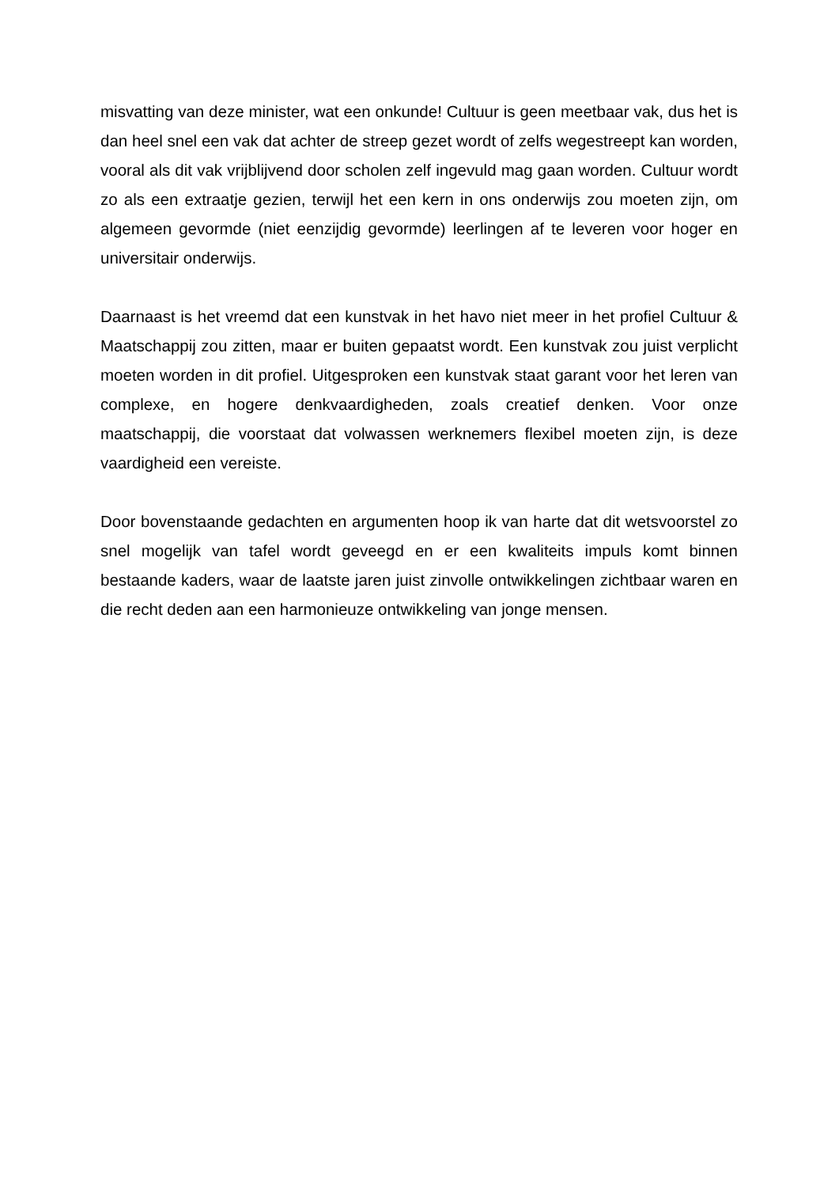misvatting van deze minister, wat een onkunde! Cultuur is geen meetbaar vak, dus het is dan heel snel een vak dat achter de streep gezet wordt of zelfs wegestreept kan worden, vooral als dit vak vrijblijvend door scholen zelf ingevuld mag gaan worden. Cultuur wordt zo als een extraatje gezien, terwijl het een kern in ons onderwijs zou moeten zijn, om algemeen gevormde (niet eenzijdig gevormde) leerlingen af te leveren voor hoger en universitair onderwijs.
Daarnaast is het vreemd dat een kunstvak in het havo niet meer in het profiel Cultuur & Maatschappij zou zitten, maar er buiten gepaatst wordt. Een kunstvak zou juist verplicht moeten worden in dit profiel. Uitgesproken een kunstvak staat garant voor het leren van complexe, en hogere denkvaardigheden, zoals creatief denken. Voor onze maatschappij, die voorstaat dat volwassen werknemers flexibel moeten zijn, is deze vaardigheid een vereiste.
Door bovenstaande gedachten en argumenten hoop ik van harte dat dit wetsvoorstel zo snel mogelijk van tafel wordt geveegd en er een kwaliteits impuls komt binnen bestaande kaders, waar de laatste jaren juist zinvolle ontwikkelingen zichtbaar waren en die recht deden aan een harmonieuze ontwikkeling van jonge mensen.